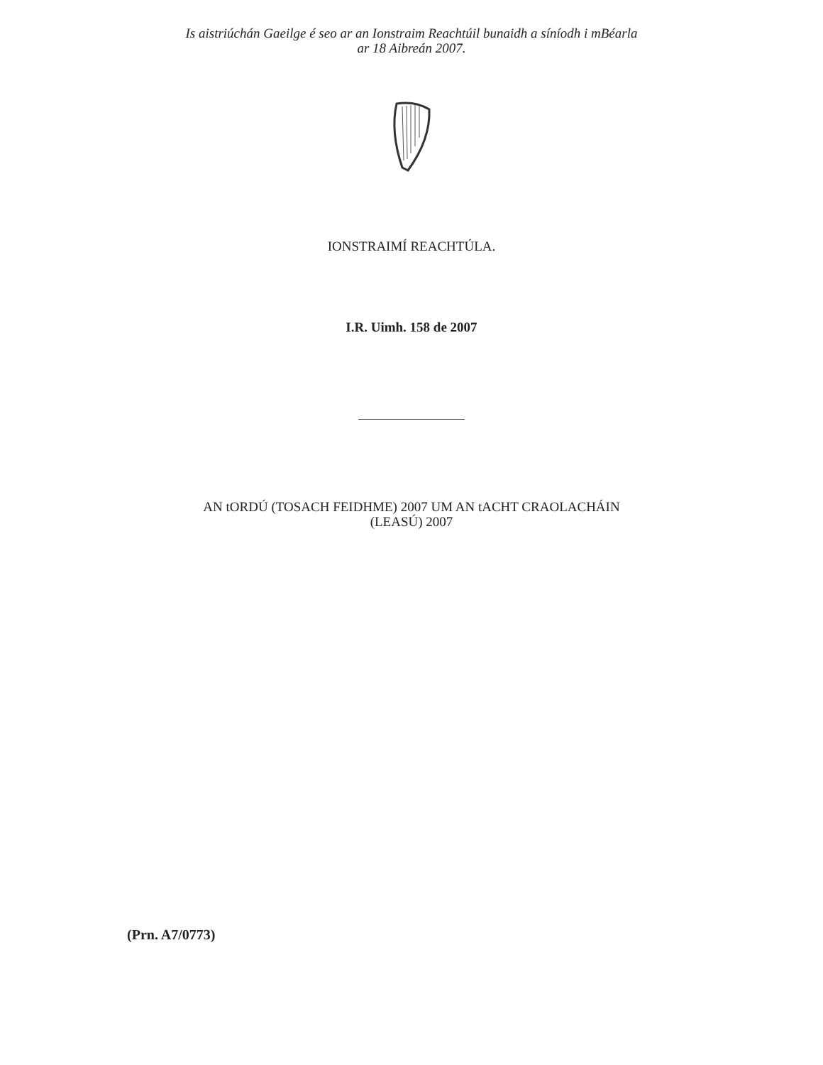Is aistriúchán Gaeilge é seo ar an Ionstraim Reachtúil bunaidh a síníodh i mBéarla
ar 18 Aibreán 2007.
IONSTRAIMÍ REACHTÚLA.
I.R. Uimh. 158 de 2007
AN tORDÚ (TOSACH FEIDHME) 2007 UM AN tACHT CRAOLACHÁIN
(LEASÚ) 2007
(Prn. A7/0773)